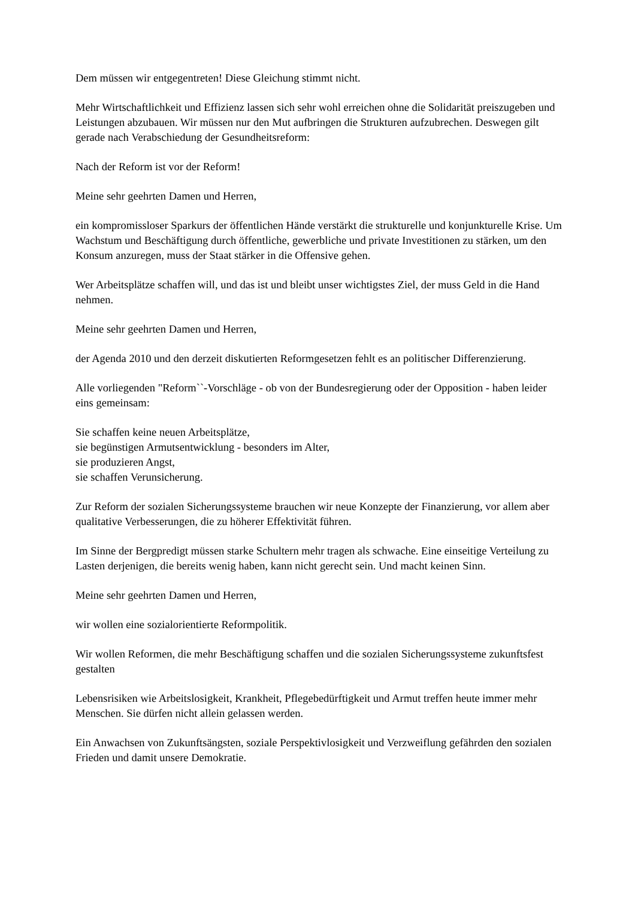Dem müssen wir entgegentreten! Diese Gleichung stimmt nicht.
Mehr Wirtschaftlichkeit und Effizienz lassen sich sehr wohl erreichen ohne die Solidarität preiszugeben und Leistungen abzubauen. Wir müssen nur den Mut aufbringen die Strukturen aufzubrechen. Deswegen gilt gerade nach Verabschiedung der Gesundheitsreform:
Nach der Reform ist vor der Reform!
Meine sehr geehrten Damen und Herren,
ein kompromissloser Sparkurs der öffentlichen Hände verstärkt die strukturelle und konjunkturelle Krise. Um Wachstum und Beschäftigung durch öffentliche, gewerbliche und private Investitionen zu stärken, um den Konsum anzuregen, muss der Staat stärker in die Offensive gehen.
Wer Arbeitsplätze schaffen will, und das ist und bleibt unser wichtigstes Ziel, der muss Geld in die Hand nehmen.
Meine sehr geehrten Damen und Herren,
der Agenda 2010 und den derzeit diskutierten Reformgesetzen fehlt es an politischer Differenzierung.
Alle vorliegenden "Reform``-Vorschläge - ob von der Bundesregierung oder der Opposition - haben leider eins gemeinsam:
Sie schaffen keine neuen Arbeitsplätze,
sie begünstigen Armutsentwicklung - besonders im Alter,
sie produzieren Angst,
sie schaffen Verunsicherung.
Zur Reform der sozialen Sicherungssysteme brauchen wir neue Konzepte der Finanzierung, vor allem aber qualitative Verbesserungen, die zu höherer Effektivität führen.
Im Sinne der Bergpredigt müssen starke Schultern mehr tragen als schwache. Eine einseitige Verteilung zu Lasten derjenigen, die bereits wenig haben, kann nicht gerecht sein. Und macht keinen Sinn.
Meine sehr geehrten Damen und Herren,
wir wollen eine sozialorientierte Reformpolitik.
Wir wollen Reformen, die mehr Beschäftigung schaffen und die sozialen Sicherungssysteme zukunftsfest gestalten
Lebensrisiken wie Arbeitslosigkeit, Krankheit, Pflegebedürftigkeit und Armut treffen heute immer mehr Menschen. Sie dürfen nicht allein gelassen werden.
Ein Anwachsen von Zukunftsängsten, soziale Perspektivlosigkeit und Verzweiflung gefährden den sozialen Frieden und damit unsere Demokratie.